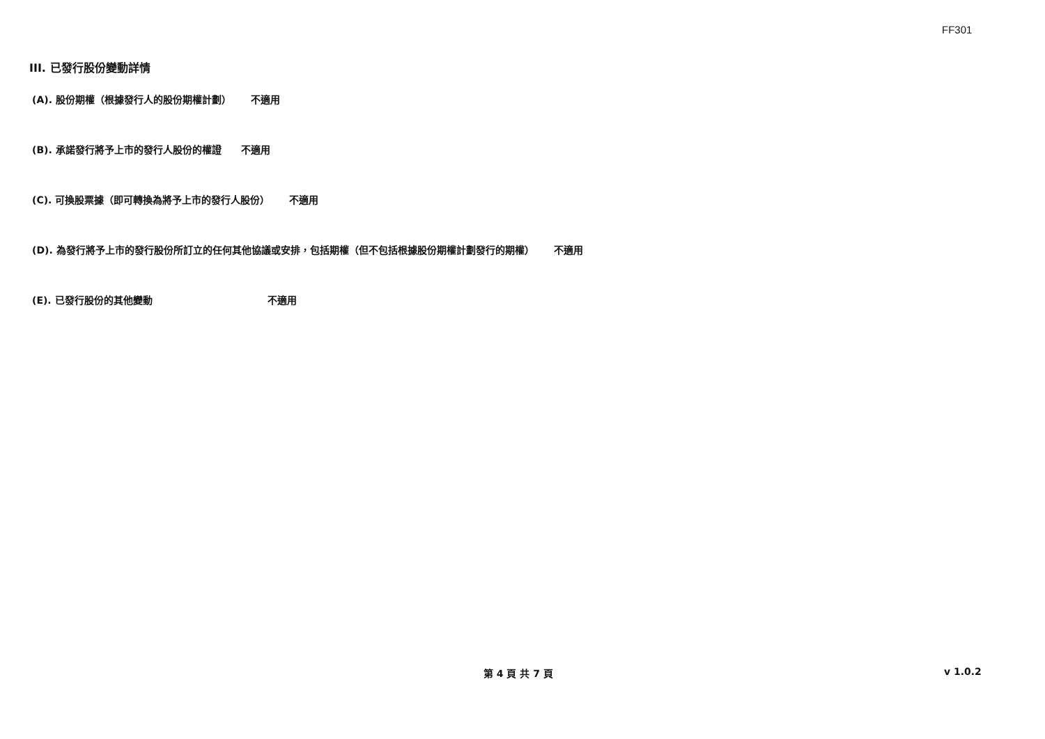FF301
III. 已發行股份變動詳情
(A). 股份期權（根據發行人的股份期權計劃） 不適用
(B). 承諾發行將予上市的發行人股份的權證 不適用
(C). 可換股票據（即可轉換為將予上市的發行人股份） 不適用
(D). 為發行將予上市的發行股份所訂立的任何其他協議或安排，包括期權（但不包括根據股份期權計劃發行的期權） 不適用
(E). 已發行股份的其他變動 不適用
第 4 頁 共 7 頁 v 1.0.2